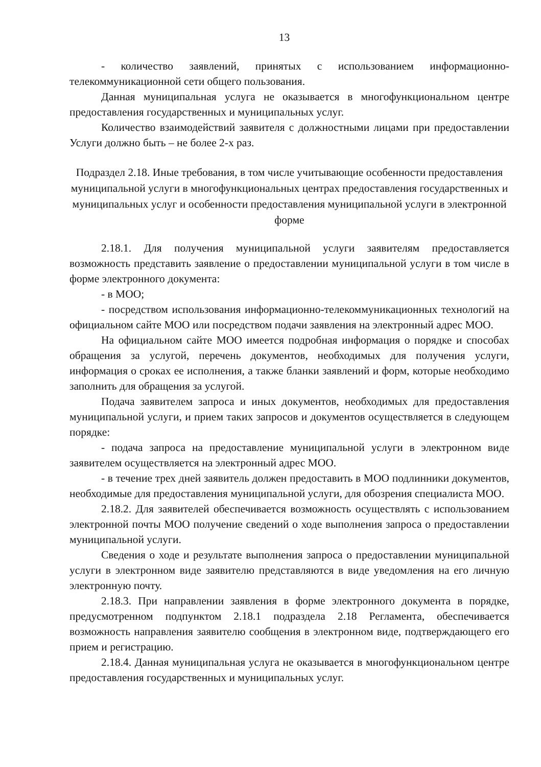13
- количество заявлений, принятых с использованием информационно-телекоммуникационной сети общего пользования.
Данная муниципальная услуга не оказывается в многофункциональном центре предоставления государственных и муниципальных услуг.
Количество взаимодействий заявителя с должностными лицами при предоставлении Услуги должно быть – не более 2-х раз.
Подраздел 2.18. Иные требования, в том числе учитывающие особенности предоставления муниципальной услуги в многофункциональных центрах предоставления государственных и муниципальных услуг и особенности предоставления муниципальной услуги в электронной форме
2.18.1. Для получения муниципальной услуги заявителям предоставляется возможность представить заявление о предоставлении муниципальной услуги в том числе в форме электронного документа:
- в МОО;
- посредством использования информационно-телекоммуникационных технологий на официальном сайте МОО или посредством подачи заявления на электронный адрес МОО.
На официальном сайте МОО имеется подробная информация о порядке и способах обращения за услугой, перечень документов, необходимых для получения услуги, информация о сроках ее исполнения, а также бланки заявлений и форм, которые необходимо заполнить для обращения за услугой.
Подача заявителем запроса и иных документов, необходимых для предоставления муниципальной услуги, и прием таких запросов и документов осуществляется в следующем порядке:
- подача запроса на предоставление муниципальной услуги в электронном виде заявителем осуществляется на электронный адрес МОО.
- в течение трех дней заявитель должен предоставить в МОО подлинники документов, необходимые для предоставления муниципальной услуги, для обозрения специалиста МОО.
2.18.2. Для заявителей обеспечивается возможность осуществлять с использованием электронной почты МОО получение сведений о ходе выполнения запроса о предоставлении муниципальной услуги.
Сведения о ходе и результате выполнения запроса о предоставлении муниципальной услуги в электронном виде заявителю представляются в виде уведомления на его личную электронную почту.
2.18.3. При направлении заявления в форме электронного документа в порядке, предусмотренном подпунктом 2.18.1 подраздела 2.18 Регламента, обеспечивается возможность направления заявителю сообщения в электронном виде, подтверждающего его прием и регистрацию.
2.18.4. Данная муниципальная услуга не оказывается в многофункциональном центре предоставления государственных и муниципальных услуг.